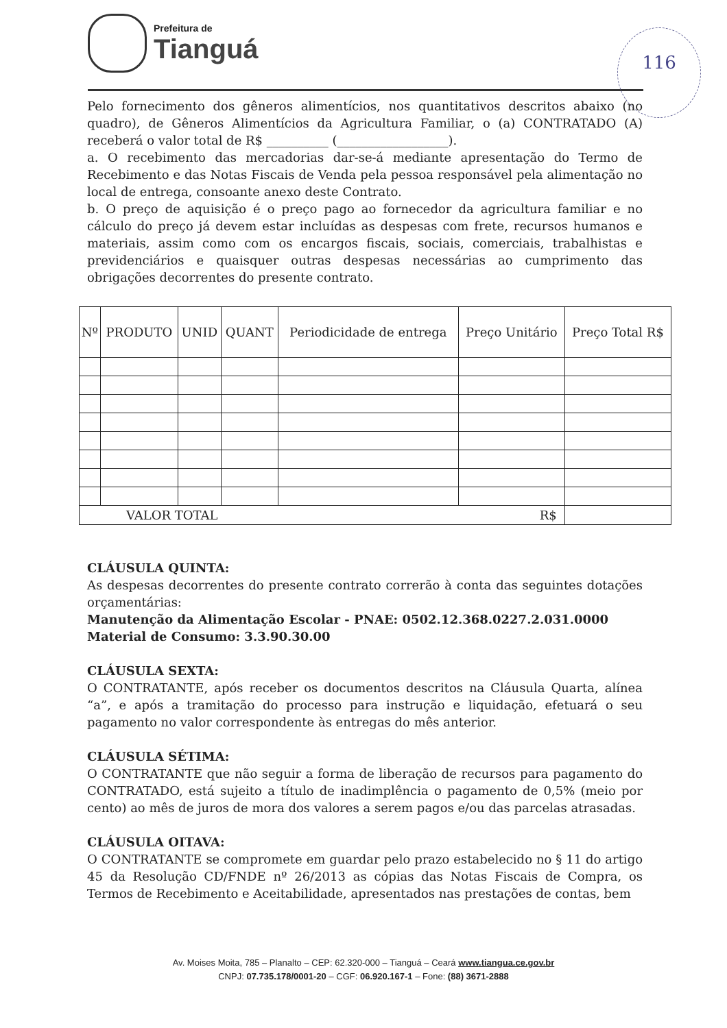Prefeitura de
Tianguá
116
Pelo fornecimento dos gêneros alimentícios, nos quantitativos descritos abaixo (no quadro), de Gêneros Alimentícios da Agricultura Familiar, o (a) CONTRATADO (A) receberá o valor total de R$ __________ (__________________).
a. O recebimento das mercadorias dar-se-á mediante apresentação do Termo de Recebimento e das Notas Fiscais de Venda pela pessoa responsável pela alimentação no local de entrega, consoante anexo deste Contrato.
b. O preço de aquisição é o preço pago ao fornecedor da agricultura familiar e no cálculo do preço já devem estar incluídas as despesas com frete, recursos humanos e materiais, assim como com os encargos fiscais, sociais, comerciais, trabalhistas e previdenciários e quaisquer outras despesas necessárias ao cumprimento das obrigações decorrentes do presente contrato.
| Nº | PRODUTO | UNID | QUANT | Periodicidade de entrega | Preço Unitário | Preço Total R$ |
| --- | --- | --- | --- | --- | --- | --- |
| VALOR TOTAL R$ | | | | | | |
CLÁUSULA QUINTA:
As despesas decorrentes do presente contrato correrão à conta das seguintes dotações orçamentárias:
Manutenção da Alimentação Escolar - PNAE: 0502.12.368.0227.2.031.0000
Material de Consumo: 3.3.90.30.00
CLÁUSULA SEXTA:
O CONTRATANTE, após receber os documentos descritos na Cláusula Quarta, alínea “a”, e após a tramitação do processo para instrução e liquidação, efetuará o seu pagamento no valor correspondente às entregas do mês anterior.
CLÁUSULA SÉTIMA:
O CONTRATANTE que não seguir a forma de liberação de recursos para pagamento do CONTRATADO, está sujeito a título de inadimplência o pagamento de 0,5% (meio por cento) ao mês de juros de mora dos valores a serem pagos e/ou das parcelas atrasadas.
CLÁUSULA OITAVA:
O CONTRATANTE se compromete em guardar pelo prazo estabelecido no § 11 do artigo 45 da Resolução CD/FNDE nº 26/2013 as cópias das Notas Fiscais de Compra, os Termos de Recebimento e Aceitabilidade, apresentados nas prestações de contas, bem
Av. Moises Moita, 785 – Planalto – CEP: 62.320-000 – Tianguá – Ceará www.tiangua.ce.gov.br
CNPJ: 07.735.178/0001-20 – CGF: 06.920.167-1 – Fone: (88) 3671-2888